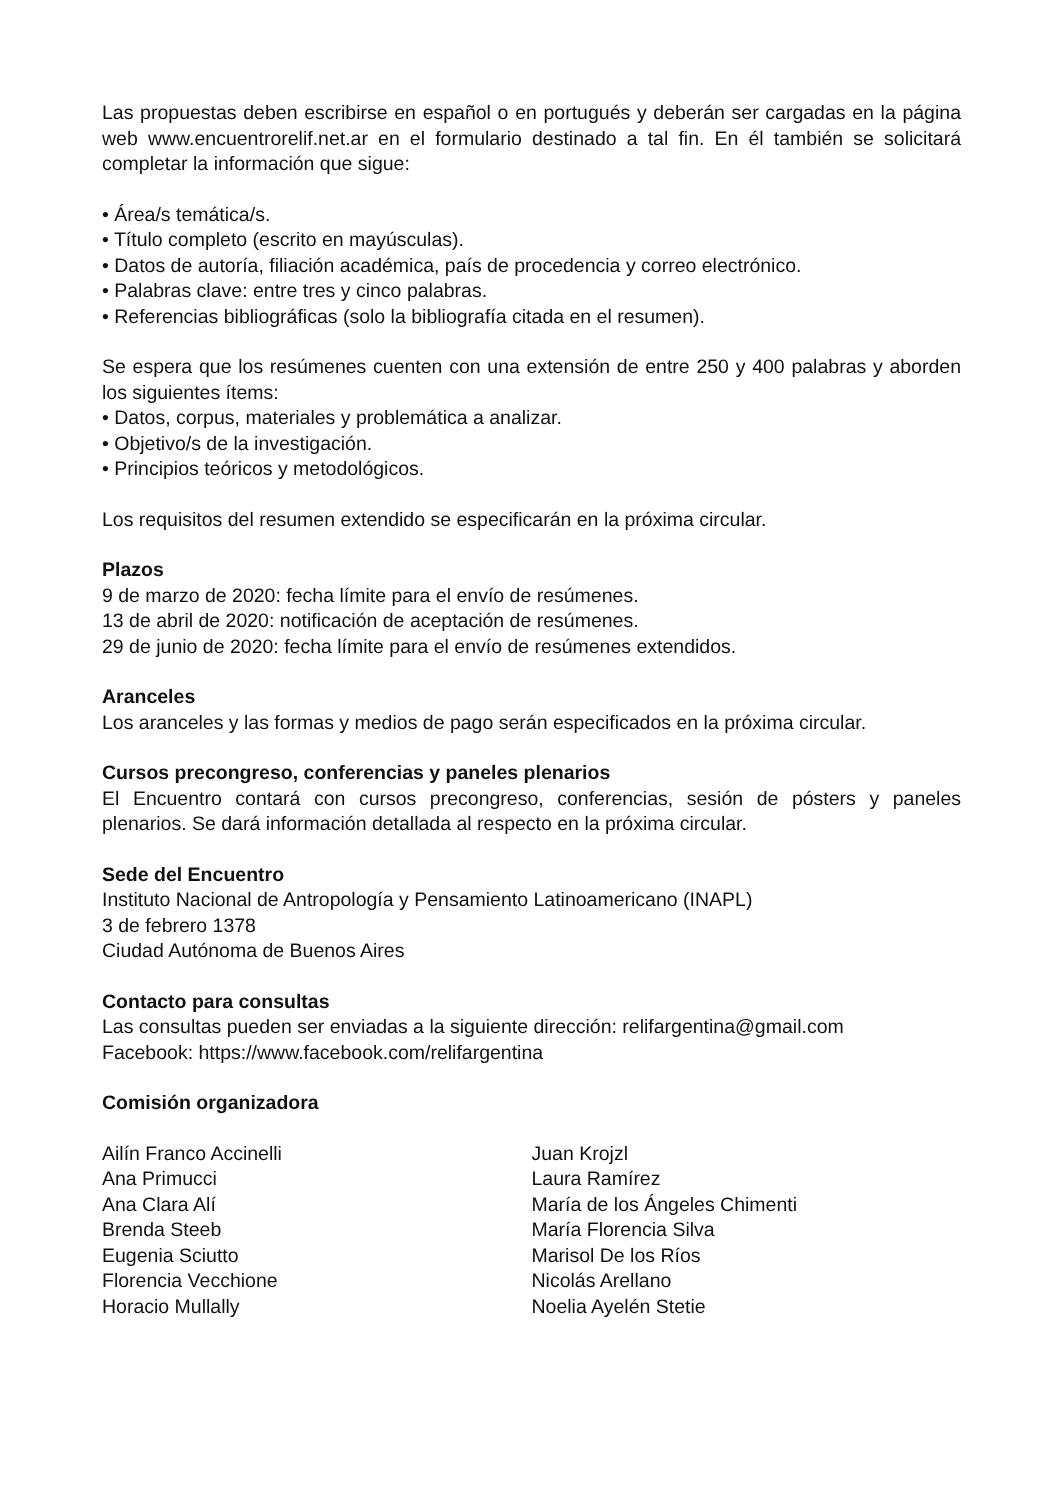Las propuestas deben escribirse en español o en portugués y deberán ser cargadas en la página web www.encuentrorelif.net.ar en el formulario destinado a tal fin. En él también se solicitará completar la información que sigue:
• Área/s temática/s.
• Título completo (escrito en mayúsculas).
• Datos de autoría, filiación académica, país de procedencia y correo electrónico.
• Palabras clave: entre tres y cinco palabras.
• Referencias bibliográficas (solo la bibliografía citada en el resumen).
Se espera que los resúmenes cuenten con una extensión de entre 250 y 400 palabras y aborden los siguientes ítems:
• Datos, corpus, materiales y problemática a analizar.
• Objetivo/s de la investigación.
• Principios teóricos y metodológicos.
Los requisitos del resumen extendido se especificarán en la próxima circular.
Plazos
9 de marzo de 2020: fecha límite para el envío de resúmenes.
13 de abril de 2020: notificación de aceptación de resúmenes.
29 de junio de 2020: fecha límite para el envío de resúmenes extendidos.
Aranceles
Los aranceles y las formas y medios de pago serán especificados en la próxima circular.
Cursos precongreso, conferencias y paneles plenarios
El Encuentro contará con cursos precongreso, conferencias, sesión de pósters y paneles plenarios. Se dará información detallada al respecto en la próxima circular.
Sede del Encuentro
Instituto Nacional de Antropología y Pensamiento Latinoamericano (INAPL)
3 de febrero 1378
Ciudad Autónoma de Buenos Aires
Contacto para consultas
Las consultas pueden ser enviadas a la siguiente dirección: relifargentina@gmail.com
Facebook: https://www.facebook.com/relifargentina
Comisión organizadora
Ailín Franco Accinelli
Ana Primucci
Ana Clara Alí
Brenda Steeb
Eugenia Sciutto
Florencia Vecchione
Horacio Mullally
Juan Krojzl
Laura Ramírez
María de los Ángeles Chimenti
María Florencia Silva
Marisol De los Ríos
Nicolás Arellano
Noelia Ayelén Stetie